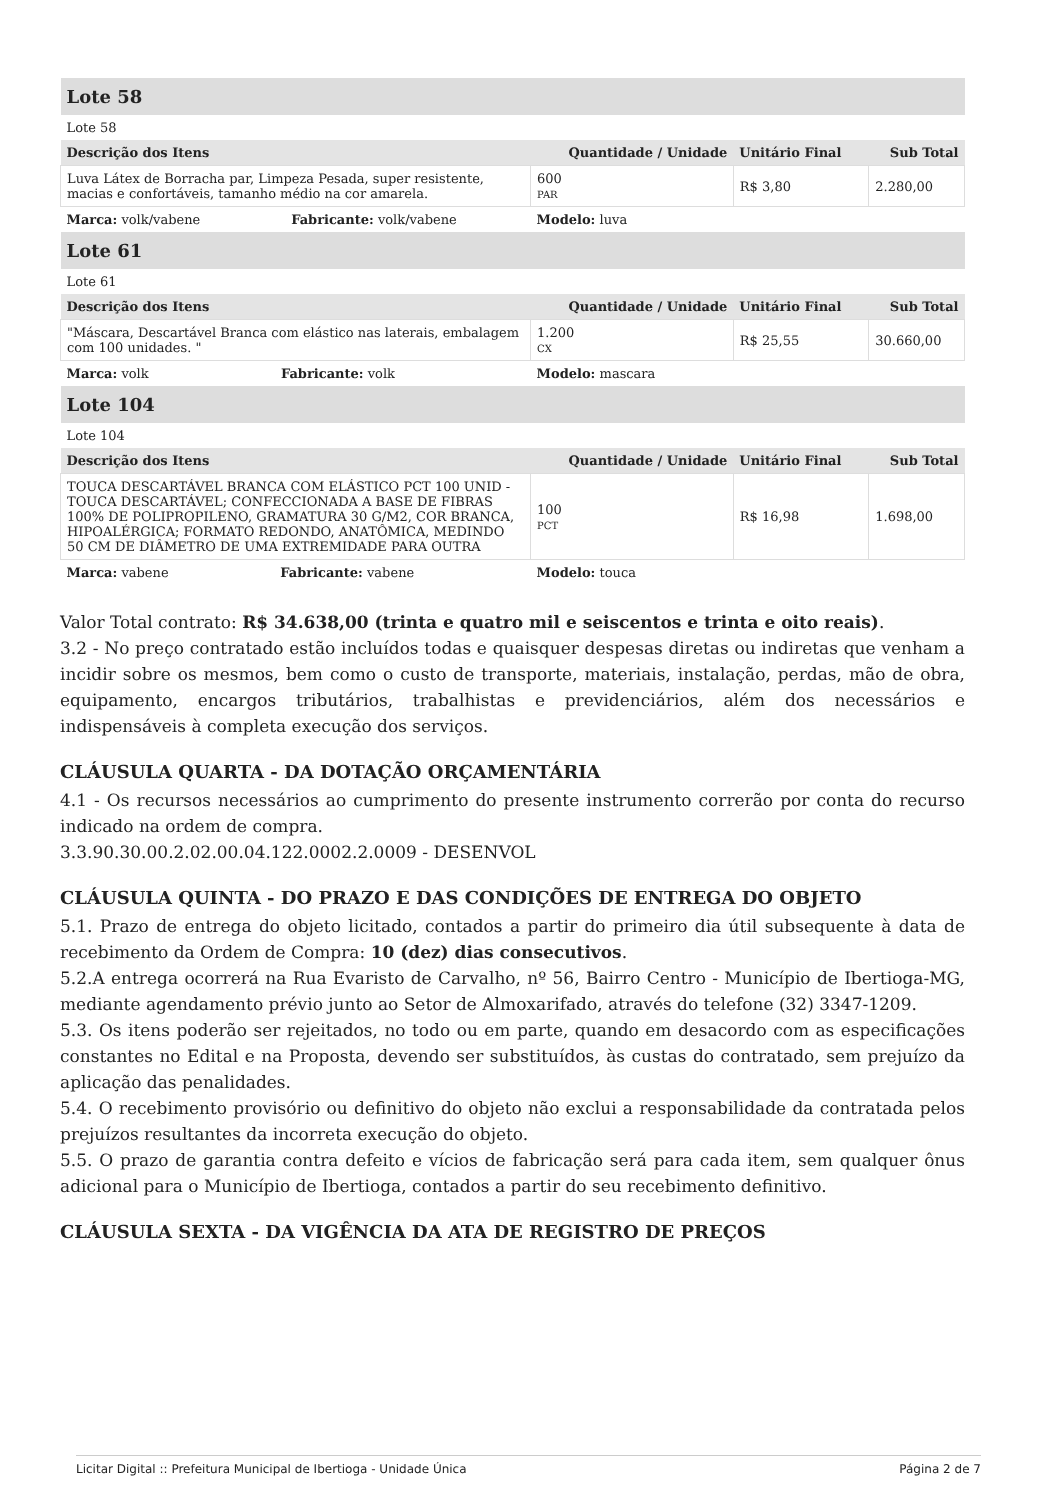| Lote 58 | | | |
| Lote 58 | | | |
| Descrição dos Itens | Quantidade / Unidade | Unitário Final | Sub Total |
| Luva Látex de Borracha par, Limpeza Pesada, super resistente, macias e confortáveis, tamanho médio na cor amarela. | 600 PAR | R$ 3,80 | 2.280,00 |
| Marca: volk/vabene Fabricante: volk/vabene | Modelo: luva | | |
| Lote 61 | | | |
| Lote 61 | | | |
| Descrição dos Itens | Quantidade / Unidade | Unitário Final | Sub Total |
| "Máscara, Descartável Branca com elástico nas laterais, embalagem com 100 unidades. " | 1.200 CX | R$ 25,55 | 30.660,00 |
| Marca: volk Fabricante: volk | Modelo: mascara | | |
| Lote 104 | | | |
| Lote 104 | | | |
| Descrição dos Itens | Quantidade / Unidade | Unitário Final | Sub Total |
| TOUCA DESCARTÁVEL BRANCA COM ELÁSTICO PCT 100 UNID - TOUCA DESCARTÁVEL; CONFECCIONADA A BASE DE FIBRAS 100% DE POLIPROPILENO, GRAMATURA 30 G/M2, COR BRANCA, HIPOALÉRGICA; FORMATO REDONDO, ANATÔMICA, MEDINDO 50 CM DE DIÂMETRO DE UMA EXTREMIDADE PARA OUTRA | 100 PCT | R$ 16,98 | 1.698,00 |
| Marca: vabene Fabricante: vabene | Modelo: touca | | |
Valor Total contrato: R$ 34.638,00 (trinta e quatro mil e seiscentos e trinta e oito reais).
3.2 - No preço contratado estão incluídos todas e quaisquer despesas diretas ou indiretas que venham a incidir sobre os mesmos, bem como o custo de transporte, materiais, instalação, perdas, mão de obra, equipamento, encargos tributários, trabalhistas e previdenciários, além dos necessários e indispensáveis à completa execução dos serviços.
CLÁUSULA QUARTA - DA DOTAÇÃO ORÇAMENTÁRIA
4.1 - Os recursos necessários ao cumprimento do presente instrumento correrão por conta do recurso indicado na ordem de compra.
3.3.90.30.00.2.02.00.04.122.0002.2.0009 - DESENVOL
CLÁUSULA QUINTA - DO PRAZO E DAS CONDIÇÕES DE ENTREGA DO OBJETO
5.1. Prazo de entrega do objeto licitado, contados a partir do primeiro dia útil subsequente à data de recebimento da Ordem de Compra: 10 (dez) dias consecutivos.
5.2.A entrega ocorrerá na Rua Evaristo de Carvalho, nº 56, Bairro Centro - Município de Ibertioga-MG, mediante agendamento prévio junto ao Setor de Almoxarifado, através do telefone (32) 3347-1209.
5.3. Os itens poderão ser rejeitados, no todo ou em parte, quando em desacordo com as especificações constantes no Edital e na Proposta, devendo ser substituídos, às custas do contratado, sem prejuízo da aplicação das penalidades.
5.4. O recebimento provisório ou definitivo do objeto não exclui a responsabilidade da contratada pelos prejuízos resultantes da incorreta execução do objeto.
5.5. O prazo de garantia contra defeito e vícios de fabricação será para cada item, sem qualquer ônus adicional para o Município de Ibertioga, contados a partir do seu recebimento definitivo.
CLÁUSULA SEXTA - DA VIGÊNCIA DA ATA DE REGISTRO DE PREÇOS
Licitar Digital :: Prefeitura Municipal de Ibertioga - Unidade Única Página 2 de 7